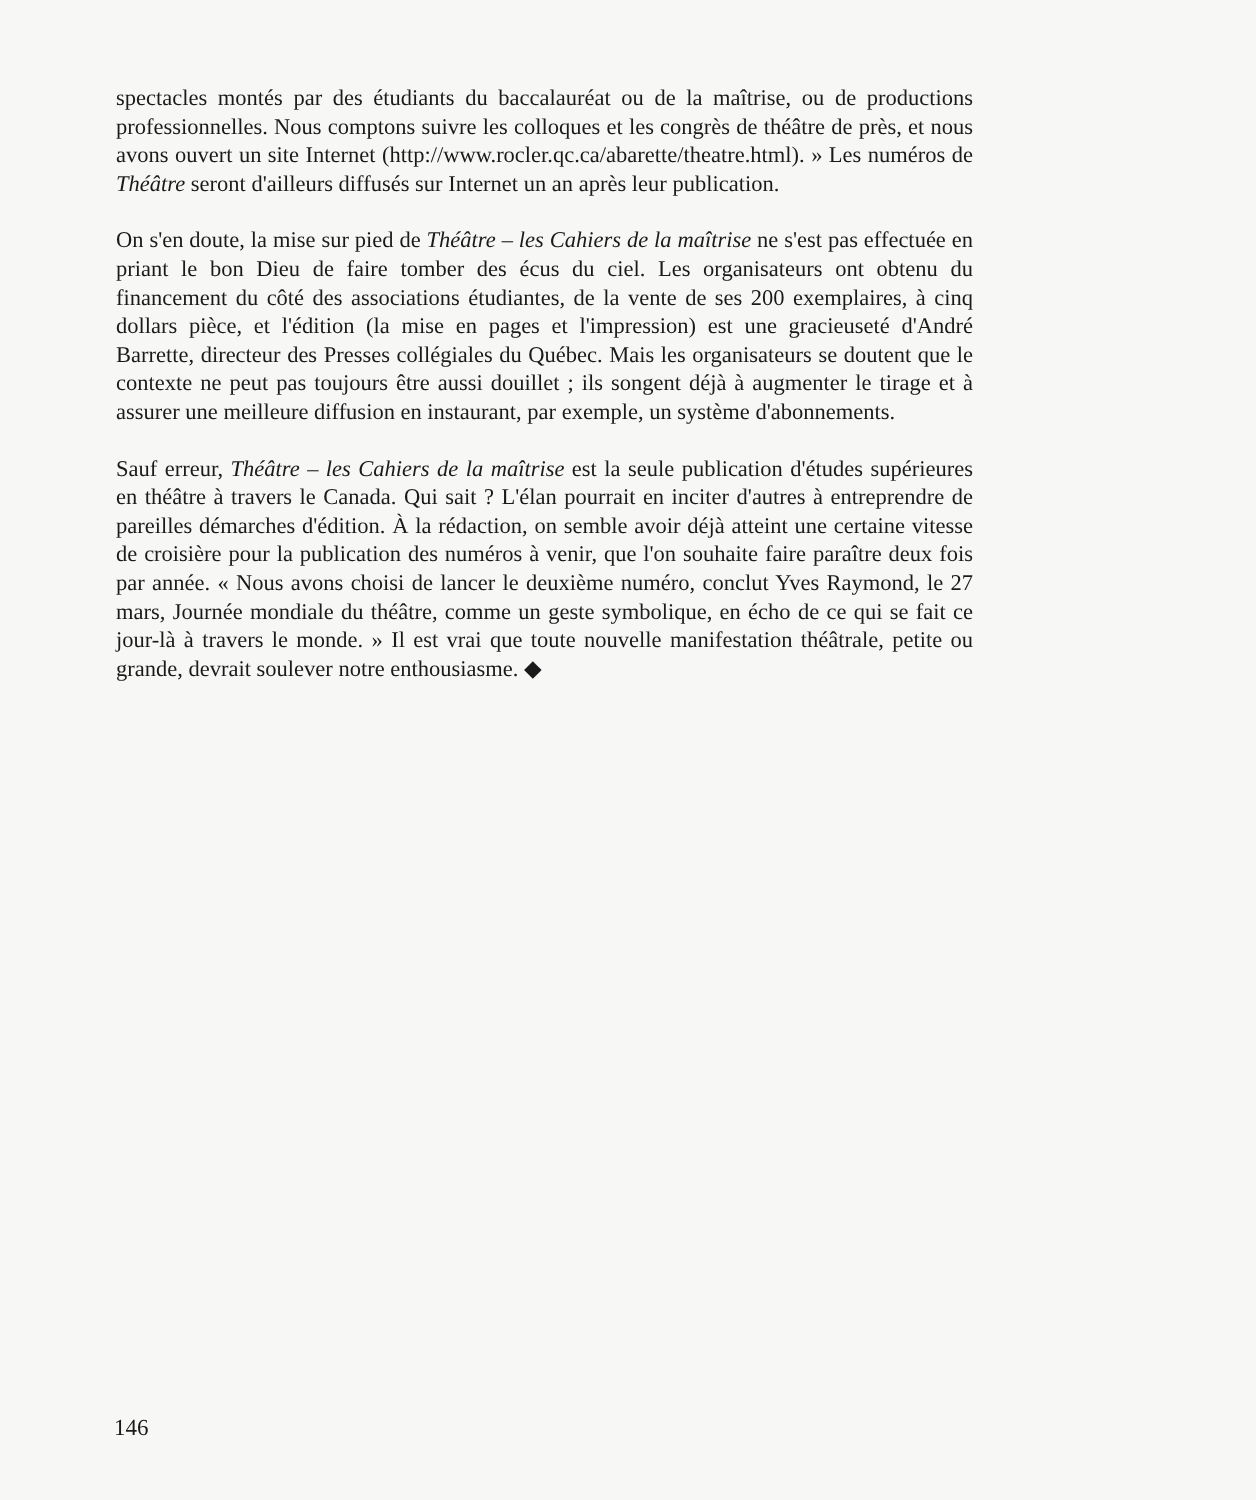spectacles montés par des étudiants du baccalauréat ou de la maîtrise, ou de productions professionnelles. Nous comptons suivre les colloques et les congrès de théâtre de près, et nous avons ouvert un site Internet (http://www.rocler.qc.ca/abarette/theatre.html). » Les numéros de Théâtre seront d'ailleurs diffusés sur Internet un an après leur publication.
On s'en doute, la mise sur pied de Théâtre – les Cahiers de la maîtrise ne s'est pas effectuée en priant le bon Dieu de faire tomber des écus du ciel. Les organisateurs ont obtenu du financement du côté des associations étudiantes, de la vente de ses 200 exemplaires, à cinq dollars pièce, et l'édition (la mise en pages et l'impression) est une gracieuseté d'André Barrette, directeur des Presses collégiales du Québec. Mais les organisateurs se doutent que le contexte ne peut pas toujours être aussi douillet ; ils songent déjà à augmenter le tirage et à assurer une meilleure diffusion en instaurant, par exemple, un système d'abonnements.
Sauf erreur, Théâtre – les Cahiers de la maîtrise est la seule publication d'études supérieures en théâtre à travers le Canada. Qui sait ? L'élan pourrait en inciter d'autres à entreprendre de pareilles démarches d'édition. À la rédaction, on semble avoir déjà atteint une certaine vitesse de croisière pour la publication des numéros à venir, que l'on souhaite faire paraître deux fois par année. « Nous avons choisi de lancer le deuxième numéro, conclut Yves Raymond, le 27 mars, Journée mondiale du théâtre, comme un geste symbolique, en écho de ce qui se fait ce jour-là à travers le monde. » Il est vrai que toute nouvelle manifestation théâtrale, petite ou grande, devrait soulever notre enthousiasme. ◆
146